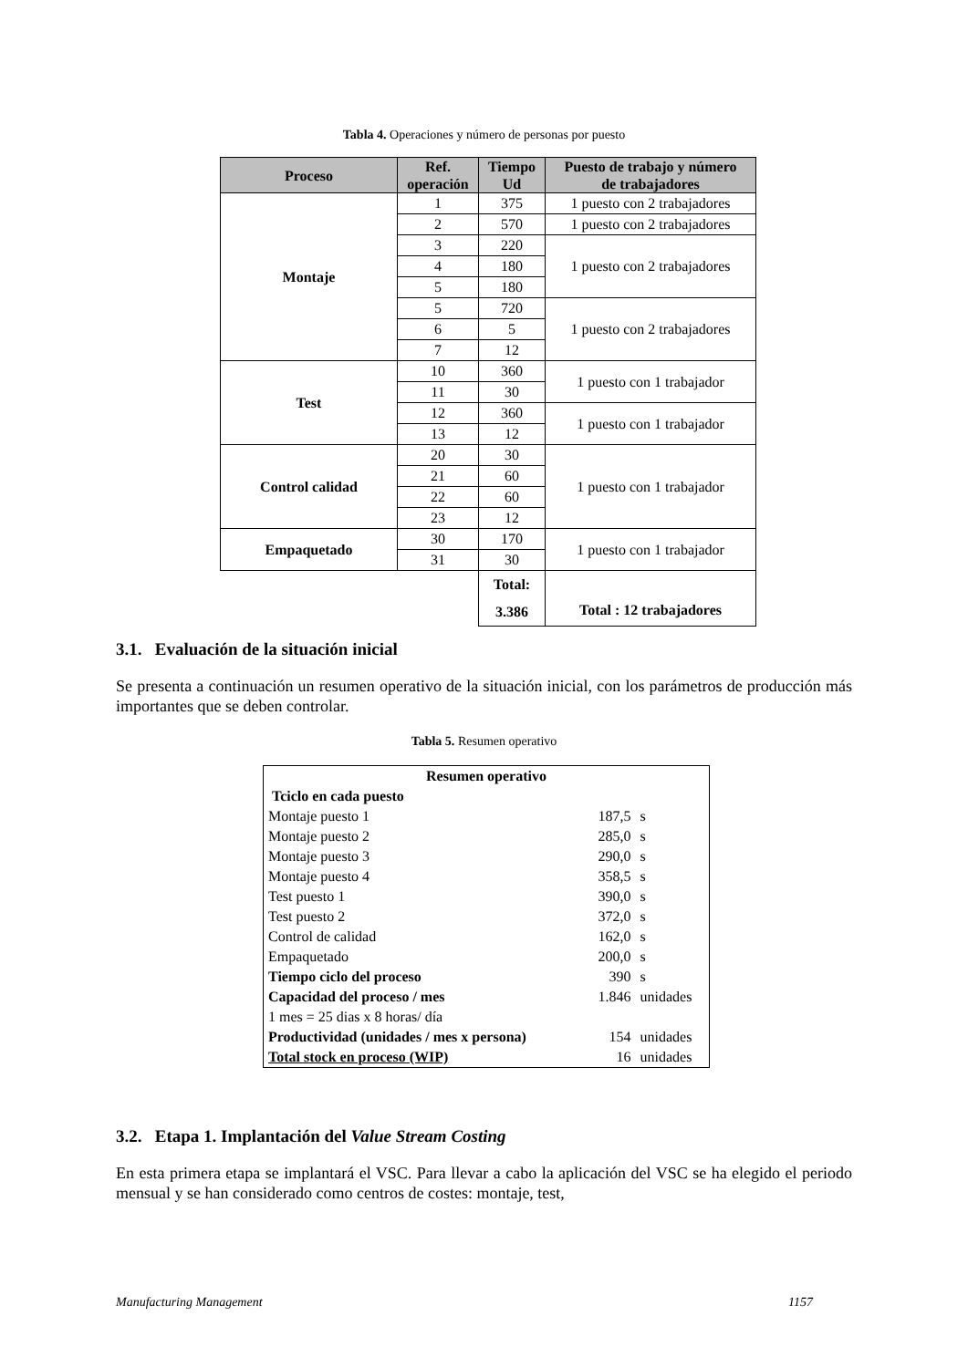Tabla 4. Operaciones y número de personas por puesto
| Proceso | Ref. operación | Tiempo Ud | Puesto de trabajo y número de trabajadores |
| --- | --- | --- | --- |
| Montaje | 1 | 375 | 1 puesto con 2 trabajadores |
| | 2 | 570 | 1 puesto con 2 trabajadores |
| | 3 | 220 | 1 puesto con 2 trabajadores |
| | 4 | 180 | |
| | 5 | 180 | |
| | 5 | 720 | 1 puesto con 2 trabajadores |
| | 6 | 5 | |
| | 7 | 12 | |
| Test | 10 | 360 | 1 puesto con 1 trabajador |
| | 11 | 30 | |
| | 12 | 360 | 1 puesto con 1 trabajador |
| | 13 | 12 | |
| Control calidad | 20 | 30 | 1 puesto con 1 trabajador |
| | 21 | 60 | |
| | 22 | 60 | |
| | 23 | 12 | |
| Empaquetado | 30 | 170 | 1 puesto con 1 trabajador |
| | 31 | 30 | |
| | | Total: 3.386 | Total : 12 trabajadores |
3.1. Evaluación de la situación inicial
Se presenta a continuación un resumen operativo de la situación inicial, con los parámetros de producción más importantes que se deben controlar.
Tabla 5. Resumen operativo
| Resumen operativo | | |
| Tciclo en cada puesto | | |
| Montaje puesto 1 | 187,5 | s |
| Montaje puesto 2 | 285,0 | s |
| Montaje puesto 3 | 290,0 | s |
| Montaje puesto 4 | 358,5 | s |
| Test puesto 1 | 390,0 | s |
| Test puesto 2 | 372,0 | s |
| Control de calidad | 162,0 | s |
| Empaquetado | 200,0 | s |
| Tiempo ciclo del proceso | 390 | s |
| Capacidad del proceso / mes | 1.846 | unidades |
| 1 mes = 25 dias x 8 horas/ día | | |
| Productividad (unidades / mes x persona) | 154 | unidades |
| Total stock en proceso (WIP) | 16 | unidades |
3.2. Etapa 1. Implantación del Value Stream Costing
En esta primera etapa se implantará el VSC. Para llevar a cabo la aplicación del VSC se ha elegido el periodo mensual y se han considerado como centros de costes: montaje, test,
Manufacturing Management 1157